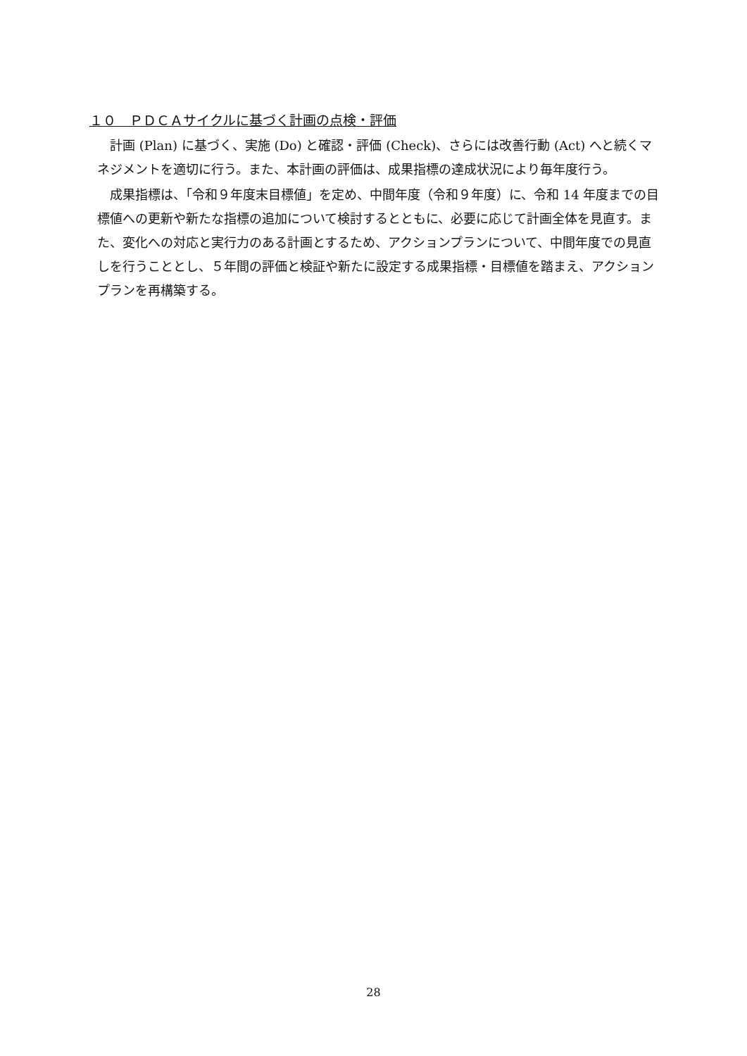１０　ＰＤＣＡサイクルに基づく計画の点検・評価
計画 (Plan) に基づく、実施 (Do) と確認・評価 (Check)、さらには改善行動 (Act) へと続くマネジメントを適切に行う。また、本計画の評価は、成果指標の達成状況により毎年度行う。
成果指標は、「令和９年度末目標値」を定め、中間年度（令和９年度）に、令和 14 年度までの目標値への更新や新たな指標の追加について検討するとともに、必要に応じて計画全体を見直す。また、変化への対応と実行力のある計画とするため、アクションプランについて、中間年度での見直しを行うこととし、５年間の評価と検証や新たに設定する成果指標・目標値を踏まえ、アクションプランを再構築する。
28